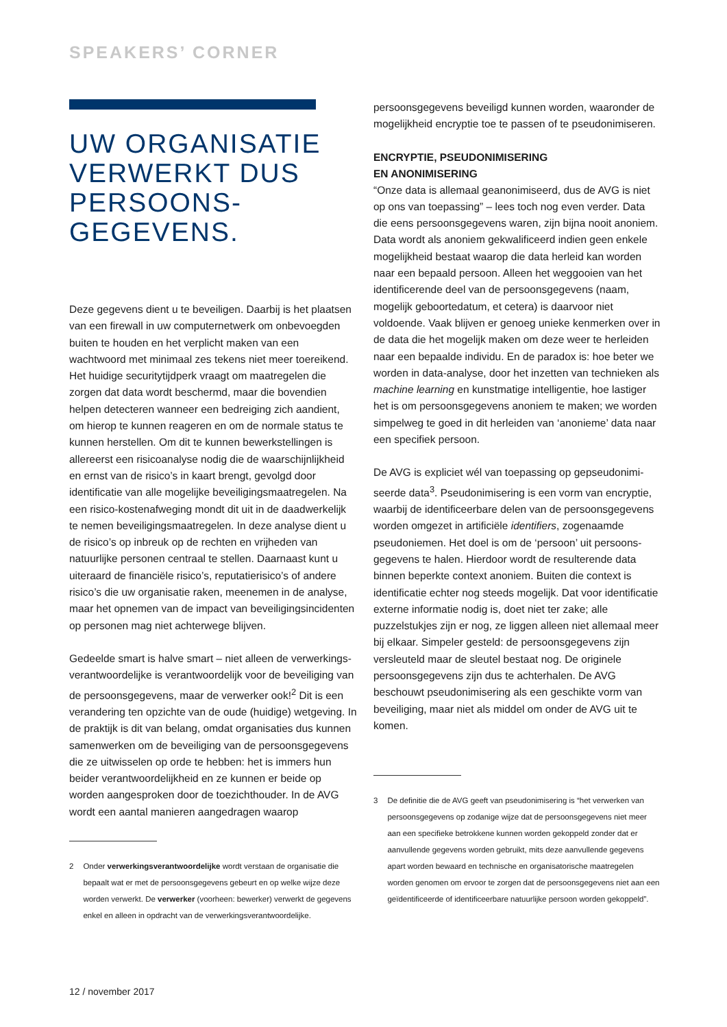SPEAKERS’ CORNER
UW ORGANISATIE VERWERKT DUS PERSOONS-
GEGEVENS.
Deze gegevens dient u te beveiligen. Daarbij is het plaatsen van een firewall in uw computernetwerk om onbevoegden buiten te houden en het verplicht maken van een wachtwoord met minimaal zes tekens niet meer toereikend. Het huidige securitytijdperk vraagt om maatregelen die zorgen dat data wordt beschermd, maar die bovendien helpen detecteren wanneer een bedreiging zich aandient, om hierop te kunnen reageren en om de normale status te kunnen herstellen. Om dit te kunnen bewerkstellingen is allereerst een risicoanalyse nodig die de waarschijnlijkheid en ernst van de risico’s in kaart brengt, gevolgd door identificatie van alle mogelijke beveiligingsmaatregelen. Na een risico-kostenafweging mondt dit uit in de daadwerkelijk te nemen beveiligingsmaatregelen. In deze analyse dient u de risico’s op inbreuk op de rechten en vrijheden van natuurlijke personen centraal te stellen. Daarnaast kunt u uiteraard de financiële risico’s, reputatie­risico’s of andere risico’s die uw organisatie raken, mee­nemen in de analyse, maar het opnemen van de impact van beveiligingsincidenten op personen mag niet achterwege blijven.
Gedeelde smart is halve smart – niet alleen de verwerkings­verantwoordelijke is verantwoordelijk voor de beveiliging van de persoonsgegevens, maar de verwerker ook!<sup>2</sup> Dit is een verandering ten opzichte van de oude (huidige) wetgeving. In de praktijk is dit van belang, omdat organi­saties dus kunnen samenwerken om de beveiliging van de persoonsgegevens die ze uitwisselen op orde te hebben: het is immers hun beider verantwoordelijkheid en ze kunnen er beide op worden aangesproken door de toezichthouder. In de AVG wordt een aantal manieren aangedragen waarop
2 Onder verwerkingsverantwoordelijke wordt verstaan de organisatie die bepaalt wat er met de persoonsgegevens gebeurt en op welke wijze deze worden verwerkt. De verwerker (voorheen: bewerker) verwerkt de gegevens enkel en alleen in opdracht van de verwerkingsverantwoordelijke.
persoonsgegevens beveiligd kunnen worden, waaronder de mogelijkheid encryptie toe te passen of te pseudonimiseren.
ENCRYPTIE, PSEUDONIMISERING
EN ANONIMISERING
“Onze data is allemaal geanonimiseerd, dus de AVG is niet op ons van toepassing” – lees toch nog even verder. Data die eens persoonsgegevens waren, zijn bijna nooit anoniem. Data wordt als anoniem gekwalificeerd indien geen enkele mogelijkheid bestaat waarop die data herleid kan worden naar een bepaald persoon. Alleen het weg­gooien van het identificerende deel van de persoons­gegevens (naam, mogelijk geboortedatum, et cetera) is daarvoor niet voldoende. Vaak blijven er genoeg unieke kenmerken over in de data die het mogelijk maken om deze weer te herleiden naar een bepaalde individu. En de paradox is: hoe beter we worden in data-analyse, door het inzetten van technieken als machine learning en kunstmatige intelligentie, hoe lastiger het is om persoonsgegevens anoniem te maken; we worden simpelweg te goed in dit herleiden van ‘anonieme’ data naar een specifiek persoon.
De AVG is expliciet wél van toepassing op gepseudonimi­seerde data<sup>3</sup>. Pseudonimisering is een vorm van encryptie, waarbij de identificeerbare delen van de persoonsgegevens worden omgezet in artificiële identifiers, zogenaamde pseudoniemen. Het doel is om de ‘persoon’ uit persoons­gegevens te halen. Hierdoor wordt de resulterende data binnen beperkte context anoniem. Buiten die context is identificatie echter nog steeds mogelijk. Dat voor identifi­catie externe informatie nodig is, doet niet ter zake; alle puzzelstukjes zijn er nog, ze liggen alleen niet allemaal meer bij elkaar. Simpeler gesteld: de persoonsgegevens zijn versleuteld maar de sleutel bestaat nog. De originele persoonsgegevens zijn dus te achterhalen. De AVG beschouwt pseudonimisering als een geschikte vorm van beveiliging, maar niet als middel om onder de AVG uit te komen.
3 De definitie die de AVG geeft van pseudonimisering is “het verwerken van persoonsgegevens op zodanige wijze dat de persoonsgegevens niet meer aan een specifieke betrokkene kunnen worden gekoppeld zonder dat er aanvullende gegevens worden gebruikt, mits deze aanvullende gegevens apart worden bewaard en technische en organisatorische maatregelen worden genomen om ervoor te zorgen dat de persoons­gegevens niet aan een geïdentificeerde of identificeerbare natuurlijke persoon worden gekoppeld”.
12 / november 2017